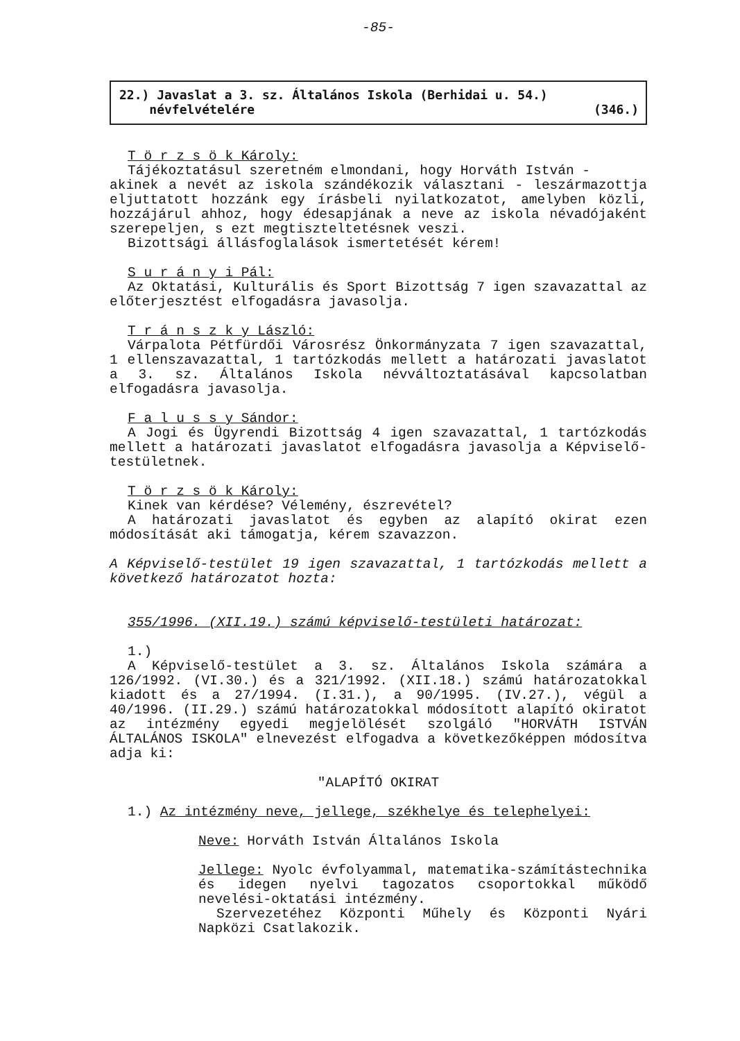-85-
22.) Javaslat a 3. sz. Általános Iskola (Berhidai u. 54.)
névfelvételére (346.)
T ö r z s ö k Károly:
Tájékoztatásul szeretném elmondani, hogy Horváth István -
akinek a nevét az iskola szándékozik választani - leszármazottja eljuttatott hozzánk egy írásbeli nyilatkozatot, amelyben közli, hozzájárul ahhoz, hogy édesapjának a neve az iskola névadójaként szerepeljen, s ezt megtiszteltetésnek veszi.
Bizottsági állásfoglalások ismertetését kérem!
S u r á n y i Pál:
Az Oktatási, Kulturális és Sport Bizottság 7 igen szavazattal az előterjesztést elfogadásra javasolja.
T r á n s z k y László:
Várpalota Pétfürdői Városrész Önkormányzata 7 igen szavazattal, 1 ellenszavazattal, 1 tartózkodás mellett a határozati javaslatot a 3. sz. Általános Iskola névváltoztatásával kapcsolatban elfogadásra javasolja.
F a l u s s y Sándor:
A Jogi és Ügyrendi Bizottság 4 igen szavazattal, 1 tartózkodás mellett a határozati javaslatot elfogadásra javasolja a Képviselő-testületnek.
T ö r z s ö k Károly:
Kinek van kérdése? Vélemény, észrevétel?
A határozati javaslatot és egyben az alapító okirat ezen módosítását aki támogatja, kérem szavazzon.
A Képviselő-testület 19 igen szavazattal, 1 tartózkodás mellett a következő határozatot hozta:
355/1996. (XII.19.) számú képviselő-testületi határozat:
1.)
A Képviselő-testület a 3. sz. Általános Iskola számára a 126/1992. (VI.30.) és a 321/1992. (XII.18.) számú határozatokkal kiadott és a 27/1994. (I.31.), a 90/1995. (IV.27.), végül a 40/1996. (II.29.) számú határozatokkal módosított alapító okiratot az intézmény egyedi megjelölését szolgáló "HORVÁTH ISTVÁN ÁLTALÁNOS ISKOLA" elnevezést elfogadva a következőképpen módosítva adja ki:
"ALAPÍTÓ OKIRAT
1.) Az intézmény neve, jellege, székhelye és telephelyei:
Neve: Horváth István Általános Iskola
Jellege: Nyolc évfolyammal, matematika-számítástechnika és idegen nyelvi tagozatos csoportokkal működő nevelési-oktatási intézmény.
Szervezetéhez Központi Műhely és Központi Nyári Napközi Csatlakozik.